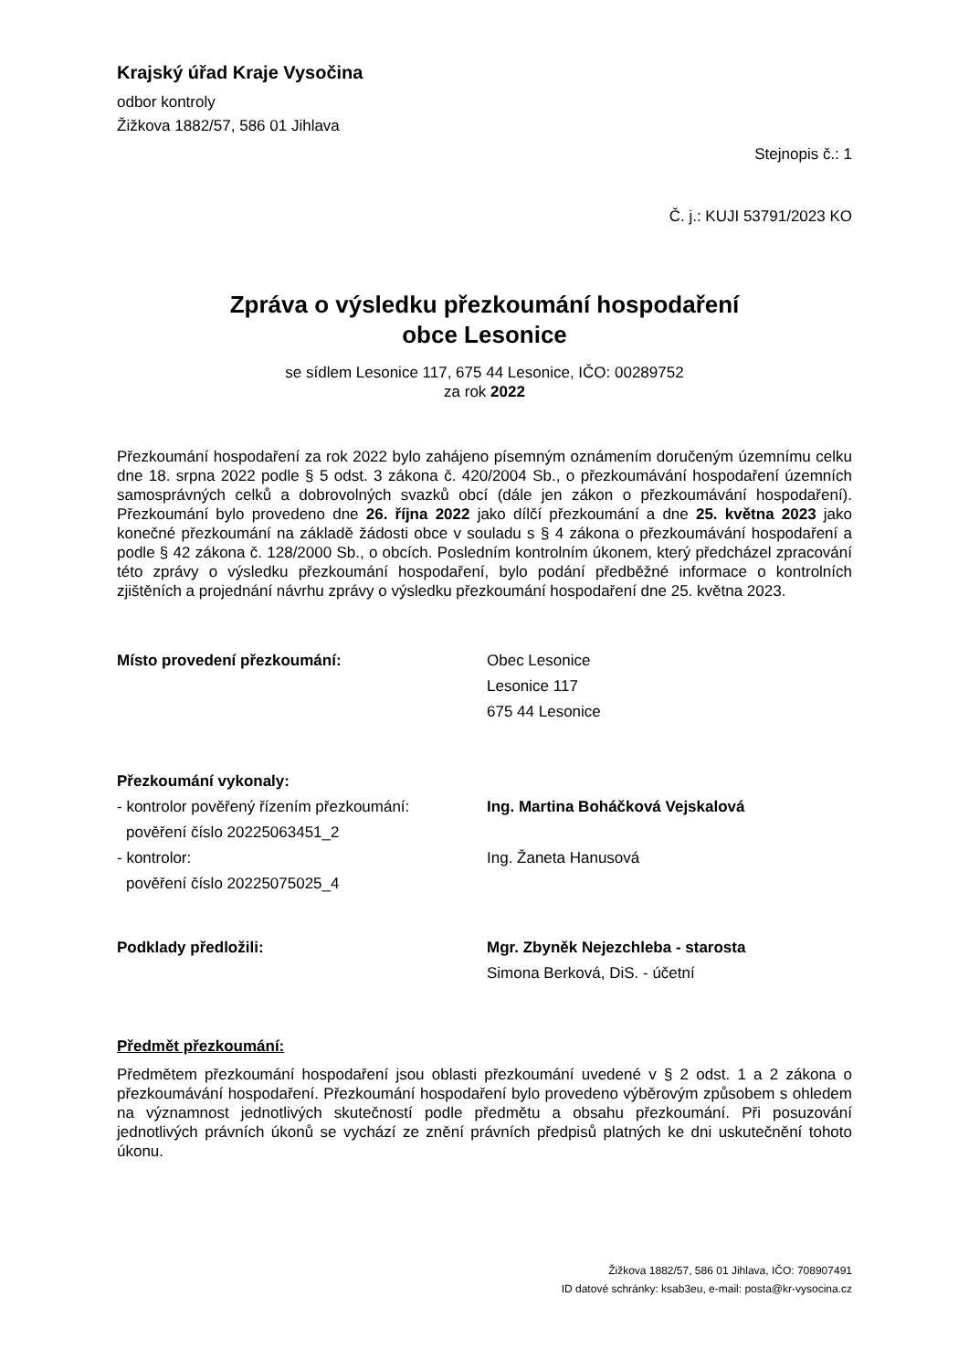Krajský úřad Kraje Vysočina
odbor kontroly
Žižkova 1882/57, 586 01 Jihlava
Stejnopis č.: 1
Č. j.: KUJI 53791/2023 KO
Zpráva o výsledku přezkoumání hospodaření
obce Lesonice
se sídlem Lesonice 117, 675 44 Lesonice, IČO: 00289752
za rok 2022
Přezkoumání hospodaření za rok 2022 bylo zahájeno písemným oznámením doručeným územnímu celku dne 18. srpna 2022 podle § 5 odst. 3 zákona č. 420/2004 Sb., o přezkoumávání hospodaření územních samosprávných celků a dobrovolných svazků obcí (dále jen zákon o přezkoumávání hospodaření). Přezkoumání bylo provedeno dne 26. října 2022 jako dílčí přezkoumání a dne 25. května 2023 jako konečné přezkoumání na základě žádosti obce v souladu s § 4 zákona o přezkoumávání hospodaření a podle § 42 zákona č. 128/2000 Sb., o obcích. Posledním kontrolním úkonem, který předcházel zpracování této zprávy o výsledku přezkoumání hospodaření, bylo podání předběžné informace o kontrolních zjištěních a projednání návrhu zprávy o výsledku přezkoumání hospodaření dne 25. května 2023.
Místo provedení přezkoumání: Obec Lesonice
Lesonice 117
675 44 Lesonice
Přezkoumání vykonaly:
- kontrolor pověřený řízením přezkoumání:
pověření číslo 20225063451_2
Ing. Martina Boháčková Vejskalová
- kontrolor:
pověření číslo 20225075025_4
Ing. Žaneta Hanusová
Podklady předložili: Mgr. Zbyněk Nejezchleba - starosta
Simona Berková, DiS. - účetní
Předmět přezkoumání:
Předmětem přezkoumání hospodaření jsou oblasti přezkoumání uvedené v § 2 odst. 1 a 2 zákona o přezkoumávání hospodaření. Přezkoumání hospodaření bylo provedeno výběrovým způsobem s ohledem na významnost jednotlivých skutečností podle předmětu a obsahu přezkoumání. Při posuzování jednotlivých právních úkonů se vychází ze znění právních předpisů platných ke dni uskutečnění tohoto úkonu.
Žižkova 1882/57, 586 01 Jihlava, IČO: 708907491
ID datové schránky: ksab3eu, e-mail: posta@kr-vysocina.cz